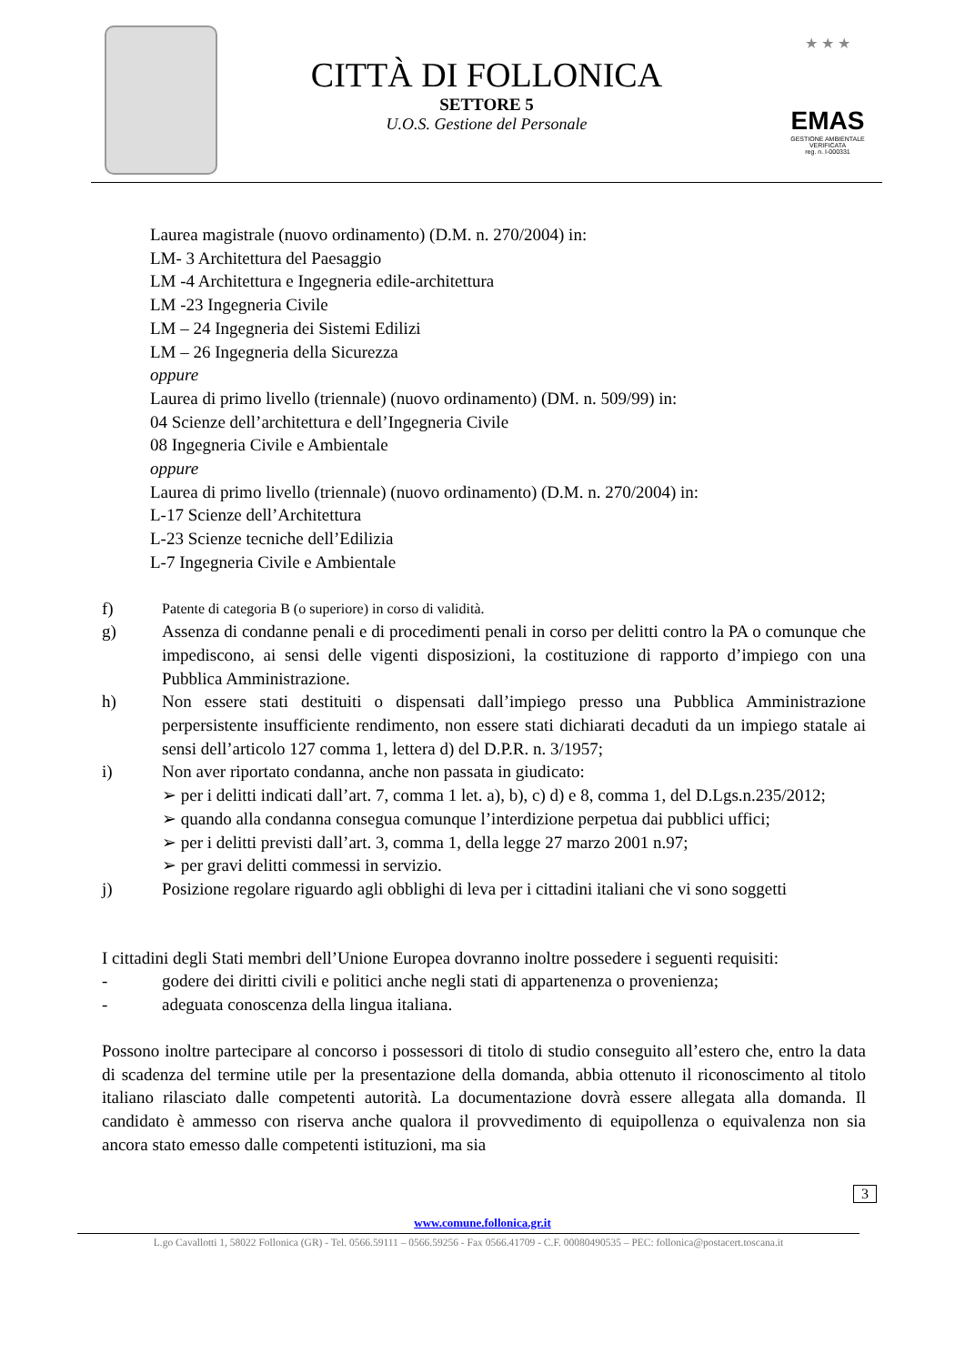CITTÀ DI FOLLONICA
SETTORE 5
U.O.S. Gestione del Personale
★ ★ ★
EMAS
GESTIONE AMBIENTALE
VERIFICATA
reg. n. I-000331
Laurea magistrale (nuovo ordinamento) (D.M. n. 270/2004) in:
LM- 3 Architettura del Paesaggio
LM -4 Architettura e Ingegneria edile-architettura
LM -23 Ingegneria Civile
LM – 24 Ingegneria dei Sistemi Edilizi
LM – 26 Ingegneria della Sicurezza
oppure
Laurea di primo livello (triennale) (nuovo ordinamento) (DM. n. 509/99) in:
04 Scienze dell’architettura e dell’Ingegneria Civile
08 Ingegneria Civile e Ambientale
oppure
Laurea di primo livello (triennale) (nuovo ordinamento) (D.M. n. 270/2004) in:
L-17 Scienze dell’Architettura
L-23 Scienze tecniche dell’Edilizia
L-7 Ingegneria Civile e Ambientale
f) Patente di categoria B (o superiore) in corso di validità.
g) Assenza di condanne penali e di procedimenti penali in corso per delitti contro la PA o comunque che impediscono, ai sensi delle vigenti disposizioni, la costituzione di rapporto d’impiego con una Pubblica Amministrazione.
h) Non essere stati destituiti o dispensati dall’impiego presso una Pubblica Amministrazione perpersistente insufficiente rendimento, non essere stati dichiarati decaduti da un impiego statale ai sensi dell’articolo 127 comma 1, lettera d) del D.P.R. n. 3/1957;
i) Non aver riportato condanna, anche non passata in giudicato:
➢ per i delitti indicati dall’art. 7, comma 1 let. a), b), c) d) e 8, comma 1, del D.Lgs.n.235/2012;
➢ quando alla condanna consegua comunque l’interdizione perpetua dai pubblici uffici;
➢ per i delitti previsti dall’art. 3, comma 1, della legge 27 marzo 2001 n.97;
➢ per gravi delitti commessi in servizio.
j) Posizione regolare riguardo agli obblighi di leva per i cittadini italiani che vi sono soggetti
I cittadini degli Stati membri dell’Unione Europea dovranno inoltre possedere i seguenti requisiti:
- godere dei diritti civili e politici anche negli stati di appartenenza o provenienza;
- adeguata conoscenza della lingua italiana.
Possono inoltre partecipare al concorso i possessori di titolo di studio conseguito all’estero che, entro la data di scadenza del termine utile per la presentazione della domanda, abbia ottenuto il riconoscimento al titolo italiano rilasciato dalle competenti autorità. La documentazione dovrà essere allegata alla domanda. Il candidato è ammesso con riserva anche qualora il provvedimento di equipollenza o equivalenza non sia ancora stato emesso dalle competenti istituzioni, ma sia
3
www.comune.follonica.gr.it
L.go Cavallotti 1, 58022 Follonica (GR) - Tel. 0566.59111 – 0566.59256 - Fax 0566.41709 - C.F. 00080490535 – PEC: follonica@postacert.toscana.it